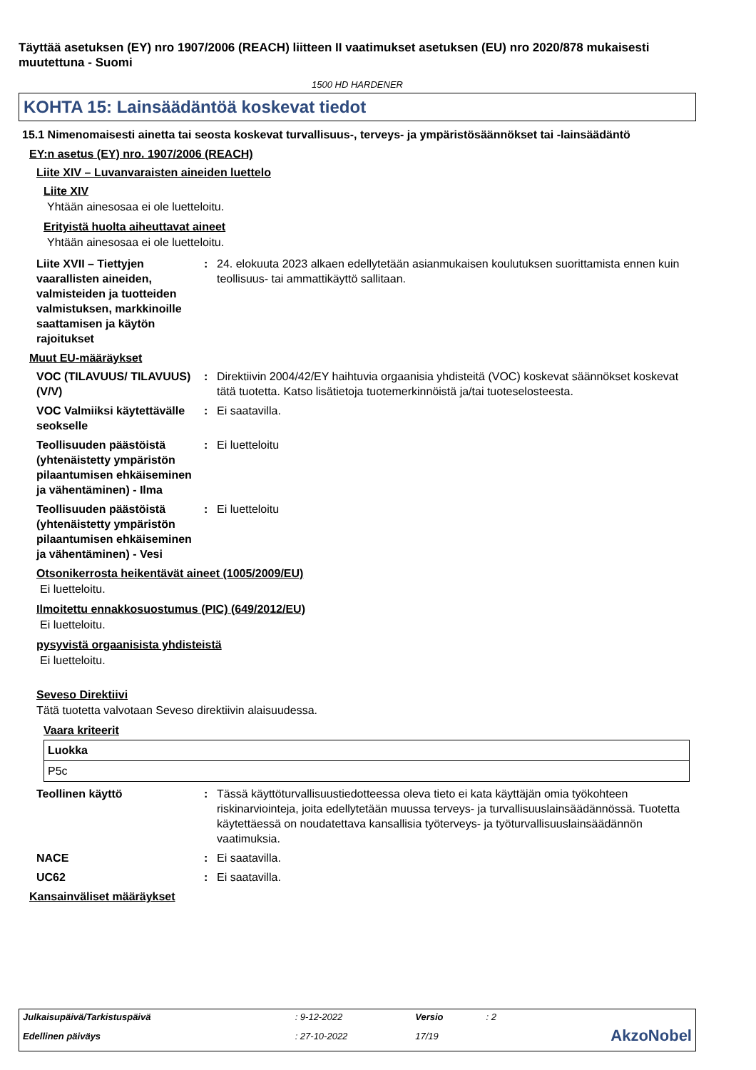Täyttää asetuksen (EY) nro 1907/2006 (REACH) liitteen II vaatimukset asetuksen (EU) nro 2020/878 mukaisesti muutettuna - Suomi
1500 HD HARDENER
KOHTA 15: Lainsäädäntöä koskevat tiedot
15.1 Nimenomaisesti ainetta tai seosta koskevat turvallisuus-, terveys- ja ympäristösäännökset tai -lainsäädäntö
EY:n asetus (EY) nro. 1907/2006 (REACH)
Liite XIV – Luvanvaraisten aineiden luettelo
Liite XIV
Yhtään ainesosaa ei ole luetteloitu.
Erityistä huolta aiheuttavat aineet
Yhtään ainesosaa ei ole luetteloitu.
Liite XVII – Tiettyjen vaarallisten aineiden, valmisteiden ja tuotteiden valmistuksen, markkinoille saattamisen ja käytön rajoitukset
: 24. elokuuta 2023 alkaen edellytetään asianmukaisen koulutuksen suorittamista ennen kuin teollisuus- tai ammattikäyttö sallitaan.
Muut EU-määräykset
VOC (TILAVUUS/ TILAVUUS) (V/V)
: Direktiivin 2004/42/EY haihtuvia orgaanisia yhdisteitä (VOC) koskevat säännökset koskevat tätä tuotetta. Katso lisätietoja tuotemerkinnöistä ja/tai tuoteselosteesta.
VOC Valmiiksi käytettävälle seokselle
: Ei saatavilla.
Teollisuuden päästöistä (yhtenäistetty ympäristön pilaantumisen ehkäiseminen ja vähentäminen) - Ilma
: Ei luetteloitu
Teollisuuden päästöistä (yhtenäistetty ympäristön pilaantumisen ehkäiseminen ja vähentäminen) - Vesi
: Ei luetteloitu
Otsonikerrosta heikentävät aineet (1005/2009/EU)
Ei luetteloitu.
Ilmoitettu ennakkosuostumus (PIC) (649/2012/EU)
Ei luetteloitu.
pysyvistä orgaanisista yhdisteistä
Ei luetteloitu.
Seveso Direktiivi
Tätä tuotetta valvotaan Seveso direktiivin alaisuudessa.
Vaara kriteerit
| Luokka |
| --- |
| P5c |
Teollinen käyttö : Tässä käyttöturvallisuustiedotteessa oleva tieto ei kata käyttäjän omia työkohteen riskinarviointeja, joita edellytetään muussa terveys- ja turvallisuuslainsäädännössä. Tuotetta käytettäessä on noudatettava kansallisia työterveys- ja työturvallisuuslainsäädännön vaatimuksia.
NACE : Ei saatavilla.
UC62 : Ei saatavilla.
Kansainväliset määräykset
| Julkaisupäivä/Tarkistuspäivä | : 9-12-2022 | Versio | : 2 | |
| Edellinen päiväys | : 27-10-2022 | 17/19 | | AkzoNobel |